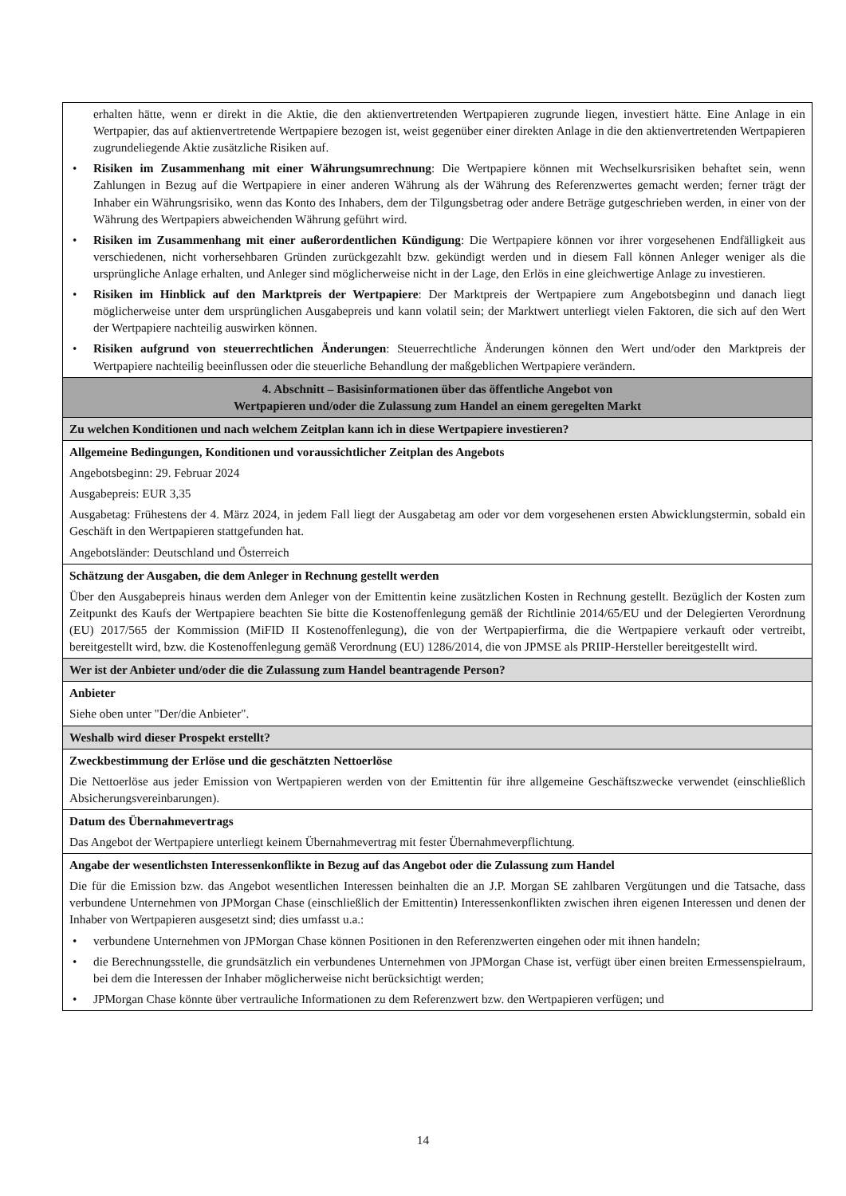| erhalten hätte, wenn er direkt in die Aktie, die den aktienvertretenden Wertpapieren zugrunde liegen, investiert hätte. Eine Anlage in ein Wertpapier, das auf aktienvertretende Wertpapiere bezogen ist, weist gegenüber einer direkten Anlage in die den aktienvertretenden Wertpapieren zugrundeliegende Aktie zusätzliche Risiken auf. • Risiken im Zusammenhang mit einer Währungsumrechnung : Die Wertpapiere können mit Wechselkursrisiken behaftet sein, wenn Zahlungen in Bezug auf die Wertpapiere in einer anderen Währung als der Währung des Referenzwertes gemacht werden; ferner trägt der Inhaber ein Währungsrisiko, wenn das Konto des Inhabers, dem der Tilgungsbetrag oder andere Beträge gutgeschrieben werden, in einer von der Währung des Wertpapiers abweichenden Währung geführt wird. • Risiken im Zusammenhang mit einer außerordentlichen Kündigung : Die Wertpapiere können vor ihrer vorgesehenen Endfälligkeit aus verschiedenen, nicht vorhersehbaren Gründen zurückgezahlt bzw. gekündigt werden und in diesem Fall können Anleger weniger als die ursprüngliche Anlage erhalten, und Anleger sind möglicherweise nicht in der Lage, den Erlös in eine gleichwertige Anlage zu investieren. • Risiken im Hinblick auf den Marktpreis der Wertpapiere : Der Marktpreis der Wertpapiere zum Angebotsbeginn und danach liegt möglicherweise unter dem ursprünglichen Ausgabepreis und kann volatil sein; der Marktwert unterliegt vielen Faktoren, die sich auf den Wert der Wertpapiere nachteilig auswirken können. • Risiken aufgrund von steuerrechtlichen Änderungen : Steuerrechtliche Änderungen können den Wert und/oder den Marktpreis der Wertpapiere nachteilig beeinflussen oder die steuerliche Behandlung der maßgeblichen Wertpapiere verändern. |
| 4. Abschnitt – Basisinformationen über das öffentliche Angebot von Wertpapieren und/oder die Zulassung zum Handel an einem geregelten Markt |
| Zu welchen Konditionen und nach welchem Zeitplan kann ich in diese Wertpapiere investieren? |
| Allgemeine Bedingungen, Konditionen und voraussichtlicher Zeitplan des Angebots Angebotsbeginn: 29. Februar 2024 Ausgabepreis: EUR 3,35 Ausgabetag: Frühestens der 4. März 2024, in jedem Fall liegt der Ausgabetag am oder vor dem vorgesehenen ersten Abwicklungstermin, sobald ein Geschäft in den Wertpapieren stattgefunden hat. Angebotsländer: Deutschland und Österreich |
| Schätzung der Ausgaben, die dem Anleger in Rechnung gestellt werden Über den Ausgabepreis hinaus werden dem Anleger von der Emittentin keine zusätzlichen Kosten in Rechnung gestellt. Bezüglich der Kosten zum Zeitpunkt des Kaufs der Wertpapiere beachten Sie bitte die Kostenoffenlegung gemäß der Richtlinie 2014/65/EU und der Delegierten Verordnung (EU) 2017/565 der Kommission (MiFID II Kostenoffenlegung), die von der Wertpapierfirma, die die Wertpapiere verkauft oder vertreibt, bereitgestellt wird, bzw. die Kostenoffenlegung gemäß Verordnung (EU) 1286/2014, die von JPMSE als PRIIP-Hersteller bereitgestellt wird. |
| Wer ist der Anbieter und/oder die die Zulassung zum Handel beantragende Person? |
| Anbieter Siehe oben unter "Der/die Anbieter". |
| Weshalb wird dieser Prospekt erstellt? |
| Zweckbestimmung der Erlöse und die geschätzten Nettoerlöse Die Nettoerlöse aus jeder Emission von Wertpapieren werden von der Emittentin für ihre allgemeine Geschäftszwecke verwendet (einschließlich Absicherungsvereinbarungen). |
| Datum des Übernahmevertrags Das Angebot der Wertpapiere unterliegt keinem Übernahmevertrag mit fester Übernahmeverpflichtung. |
| Angabe der wesentlichsten Interessenkonflikte in Bezug auf das Angebot oder die Zulassung zum Handel Die für die Emission bzw. das Angebot wesentlichen Interessen beinhalten die an J.P. Morgan SE zahlbaren Vergütungen und die Tatsache, dass verbundene Unternehmen von JPMorgan Chase (einschließlich der Emittentin) Interessenkonflikten zwischen ihren eigenen Interessen und denen der Inhaber von Wertpapieren ausgesetzt sind; dies umfasst u.a.: • verbundene Unternehmen von JPMorgan Chase können Positionen in den Referenzwerten eingehen oder mit ihnen handeln; • die Berechnungsstelle, die grundsätzlich ein verbundenes Unternehmen von JPMorgan Chase ist, verfügt über einen breiten Ermessenspielraum, bei dem die Interessen der Inhaber möglicherweise nicht berücksichtigt werden; • JPMorgan Chase könnte über vertrauliche Informationen zu dem Referenzwert bzw. den Wertpapieren verfügen; und |
14